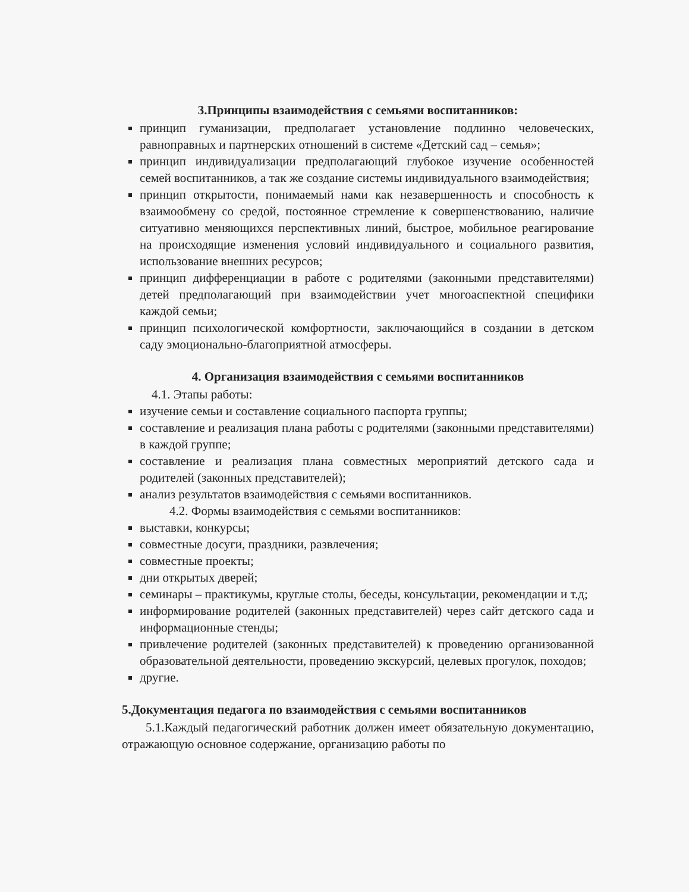3.Принципы взаимодействия с семьями воспитанников:
принцип гуманизации, предполагает установление подлинно человеческих, равноправных и партнерских отношений в системе «Детский сад – семья»;
принцип индивидуализации предполагающий глубокое изучение особенностей семей воспитанников, а так же создание системы индивидуального взаимодействия;
принцип открытости, понимаемый нами как незавершенность и способность к взаимообмену со средой, постоянное стремление к совершенствованию, наличие ситуативно меняющихся перспективных линий, быстрое, мобильное реагирование на происходящие изменения условий индивидуального и социального развития, использование внешних ресурсов;
принцип дифференциации в работе с родителями (законными представителями) детей предполагающий при взаимодействии учет многоаспектной специфики каждой семьи;
принцип психологической комфортности, заключающийся в создании в детском саду эмоционально-благоприятной атмосферы.
4. Организация взаимодействия с семьями воспитанников
4.1. Этапы работы:
изучение семьи и составление социального паспорта группы;
составление и реализация плана работы с родителями (законными представителями) в каждой группе;
составление и реализация плана совместных мероприятий детского сада и родителей (законных представителей);
анализ результатов взаимодействия с семьями воспитанников.
4.2. Формы взаимодействия с семьями воспитанников:
выставки, конкурсы;
совместные досуги, праздники, развлечения;
совместные проекты;
дни открытых дверей;
семинары – практикумы, круглые столы, беседы, консультации, рекомендации и т.д;
информирование родителей (законных представителей) через сайт детского сада и информационные стенды;
привлечение родителей (законных представителей) к проведению организованной образовательной деятельности, проведению экскурсий, целевых прогулок, походов;
другие.
5.Документация педагога по взаимодействия с семьями воспитанников
5.1.Каждый педагогический работник должен имеет обязательную документацию, отражающую основное содержание, организацию работы по